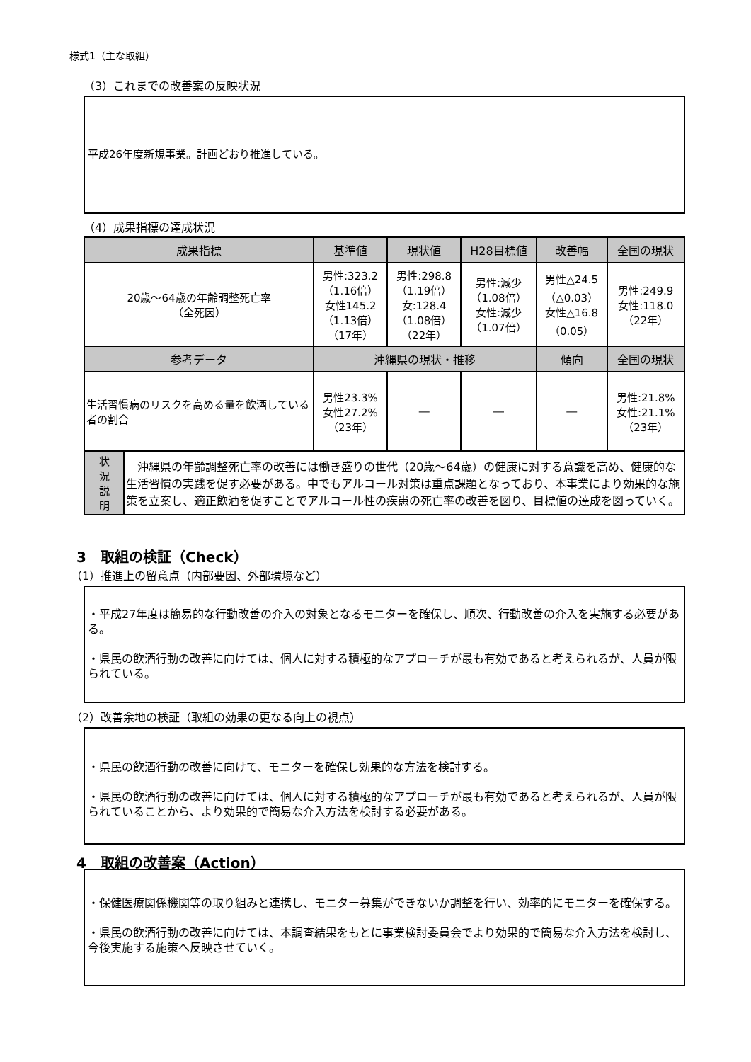様式1（主な取組）
（3）これまでの改善案の反映状況
平成26年度新規事業。計画どおり推進している。
（4）成果指標の達成状況
| 成果指標 | 基準値 | 現状値 | H28目標値 | 改善幅 | 全国の現状 |
| --- | --- | --- | --- | --- | --- |
| 20歳～64歳の年齢調整死亡率 （全死因） | 男性:323.2 （1.16倍） 女性145.2 （1.13倍） （17年） | 男性:298.8 （1.19倍） 女:128.4 （1.08倍） （22年） | 男性:減少 （1.08倍） 女性:減少 （1.07倍） | 男性△24.5 （△0.03） 女性△16.8 （0.05） | 男性:249.9 女性:118.0 （22年） |
| 参考データ | 沖縄県の現状・推移 | | | 傾向 | 全国の現状 |
| 生活習慣病のリスクを高める量を飲酒している者の割合 | 男性23.3% 女性27.2% （23年） | ― | ― | ― | 男性:21.8% 女性:21.1% （23年） |
| 状 況 説 明 | 沖縄県の年齢調整死亡率の改善には働き盛りの世代（20歳～64歳）の健康に対する意識を高め、健康的な生活習慣の実践を促す必要がある。中でもアルコール対策は重点課題となっており、本事業により効果的な施策を立案し、適正飲酒を促すことでアルコール性の疾患の死亡率の改善を図り、目標値の達成を図っていく。 |
3　取組の検証（Check）
（1）推進上の留意点（内部要因、外部環境など）
・平成27年度は簡易的な行動改善の介入の対象となるモニターを確保し、順次、行動改善の介入を実施する必要がある。
・県民の飲酒行動の改善に向けては、個人に対する積極的なアプローチが最も有効であると考えられるが、人員が限られている。
（2）改善余地の検証（取組の効果の更なる向上の視点）
・県民の飲酒行動の改善に向けて、モニターを確保し効果的な方法を検討する。
・県民の飲酒行動の改善に向けては、個人に対する積極的なアプローチが最も有効であると考えられるが、人員が限られていることから、より効果的で簡易な介入方法を検討する必要がある。
4　取組の改善案（Action）
・保健医療関係機関等の取り組みと連携し、モニター募集ができないか調整を行い、効率的にモニターを確保する。
・県民の飲酒行動の改善に向けては、本調査結果をもとに事業検討委員会でより効果的で簡易な介入方法を検討し、今後実施する施策へ反映させていく。